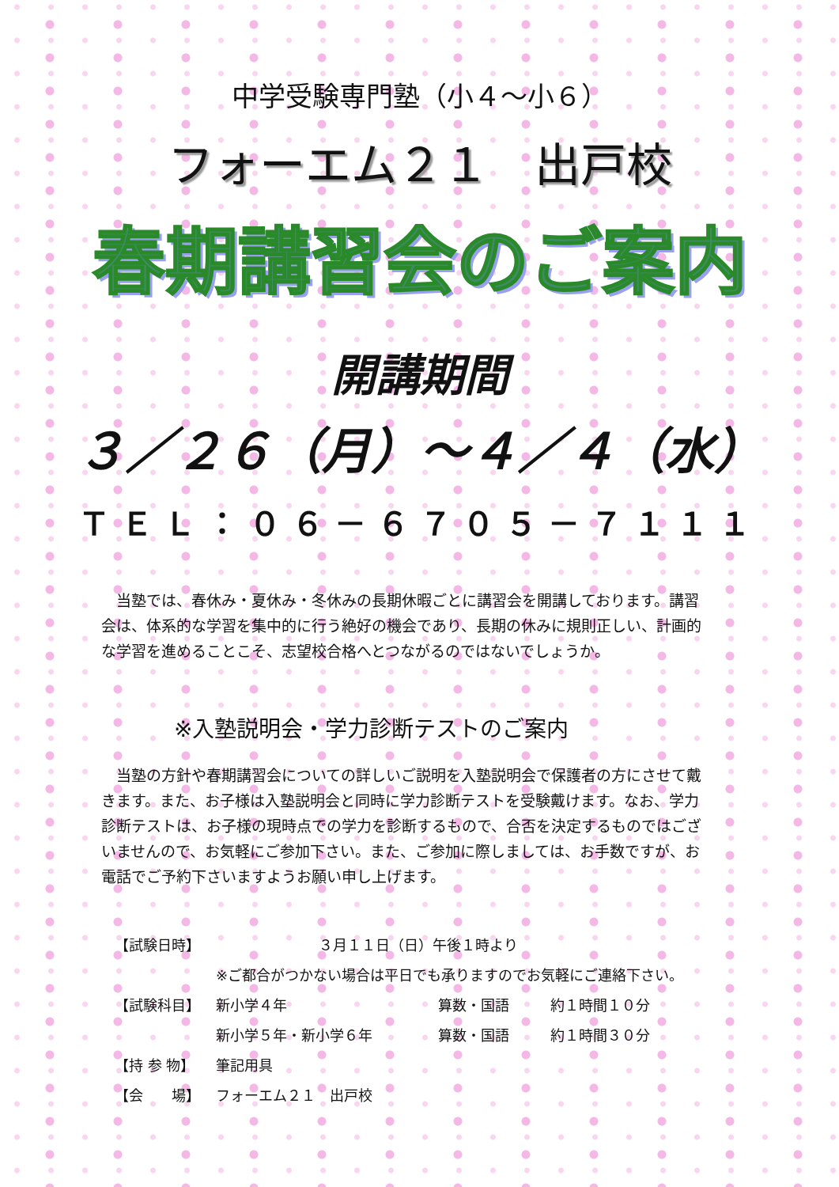中学受験専門塾（小４～小６）
フォーエム２１　出戸校
春期講習会のご案内
開講期間
３／２６（月）～４／４（水）
ＴＥＬ：０６－６７０５－７１１１
　当塾では、春休み・夏休み・冬休みの長期休暇ごとに講習会を開講しております。講習会は、体系的な学習を集中的に行う絶好の機会であり、長期の休みに規則正しい、計画的な学習を進めることこそ、志望校合格へとつながるのではないでしょうか。
※入塾説明会・学力診断テストのご案内
　当塾の方針や春期講習会についての詳しいご説明を入塾説明会で保護者の方にさせて戴きます。また、お子様は入塾説明会と同時に学力診断テストを受験戴けます。なお、学力診断テストは、お子様の現時点での学力を診断するもので、合否を決定するものではございませんので、お気軽にご参加下さい。また、ご参加に際しましては、お手数ですが、お電話でご予約下さいますようお願い申し上げます。
| 【試験日時】 | ３月１１日（日）午後１時より | | |
| | ※ご都合がつかない場合は平日でも承りますのでお気軽にご連絡下さい。 | | |
| 【試験科目】 | 新小学４年 | 算数・国語 | 約１時間１０分 |
| | 新小学５年・新小学６年 | 算数・国語 | 約１時間３０分 |
| 【持 参 物】 | 筆記用具 | | |
| 【会 場】 | フォーエム２１ 出戸校 | | |